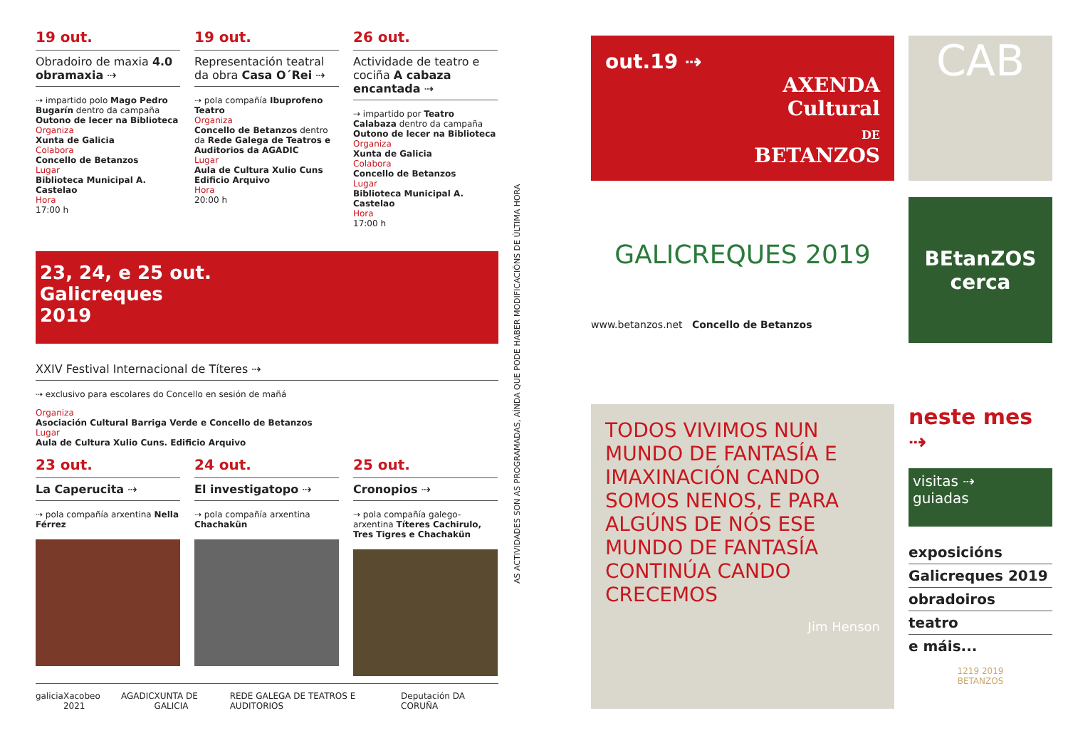19 out.
Obradoiro de maxia 4.0 obramaxia ⇢
⇢ impartido polo Mago Pedro Bugarín dentro da campaña Outono de lecer na Biblioteca
Organiza
Xunta de Galicia
Colabora
Concello de Betanzos
Lugar
Biblioteca Municipal A. Castelao
Hora
17:00 h
19 out.
Representación teatral da obra Casa O´Rei ⇢
⇢ pola compañía Ibuprofeno Teatro
Organiza
Concello de Betanzos dentro da Rede Galega de Teatros e Auditorios da AGADIC
Lugar
Aula de Cultura Xulio Cuns Edificio Arquivo
Hora
20:00 h
26 out.
Actividade de teatro e cociña A cabaza encantada ⇢
⇢ impartido por Teatro Calabaza dentro da campaña Outono de lecer na Biblioteca
Organiza
Xunta de Galicia
Colabora
Concello de Betanzos
Lugar
Biblioteca Municipal A. Castelao
Hora
17:00 h
23, 24, e 25 out.
Galicreques
2019
XXIV Festival Internacional de Títeres ⇢
⇢ exclusivo para escolares do Concello en sesión de mañá
Organiza
Asociación Cultural Barriga Verde e Concello de Betanzos
Lugar
Aula de Cultura Xulio Cuns. Edificio Arquivo
23 out.
La Caperucita ⇢
⇢ pola compañía arxentina Nella Férrez
24 out.
El investigatopo ⇢
⇢ pola compañía arxentina Chachakün
25 out.
Cronopios ⇢
⇢ pola compañía galego-arxentina Títeres Cachirulo, Tres Tigres e Chachakün
galicia Xacobeo 2021 AGADIC XUNTA DE GALICIA REDE GALEGA DE TEATROS E AUDITORIOS Deputación DA CORUÑA
AS ACTIVIDADES SON AS PROGRAMADAS, AÍNDA QUE PODE HABER MODIFICACIÓNS DE ÚLTIMA HORA
out.19 ⇢
AXENDA
Cultural
DE
BETANZOS
CAB
GALICREQUES 2019
www.betanzos.net Concello de Betanzos
BEtanZOS
cerca
TODOS VIVIMOS NUN MUNDO DE FANTASÍA E IMAXINACIÓN CANDO SOMOS NENOS, E PARA ALGÚNS DE NÓS ESE MUNDO DE FANTASÍA CONTINÚA CANDO CRECEMOS
Jim Henson
neste mes ⇢
visitas ⇢
guiadas
exposicións
Galicreques 2019
obradoiros
teatro
e máis...
1219 2019
BETANZOS